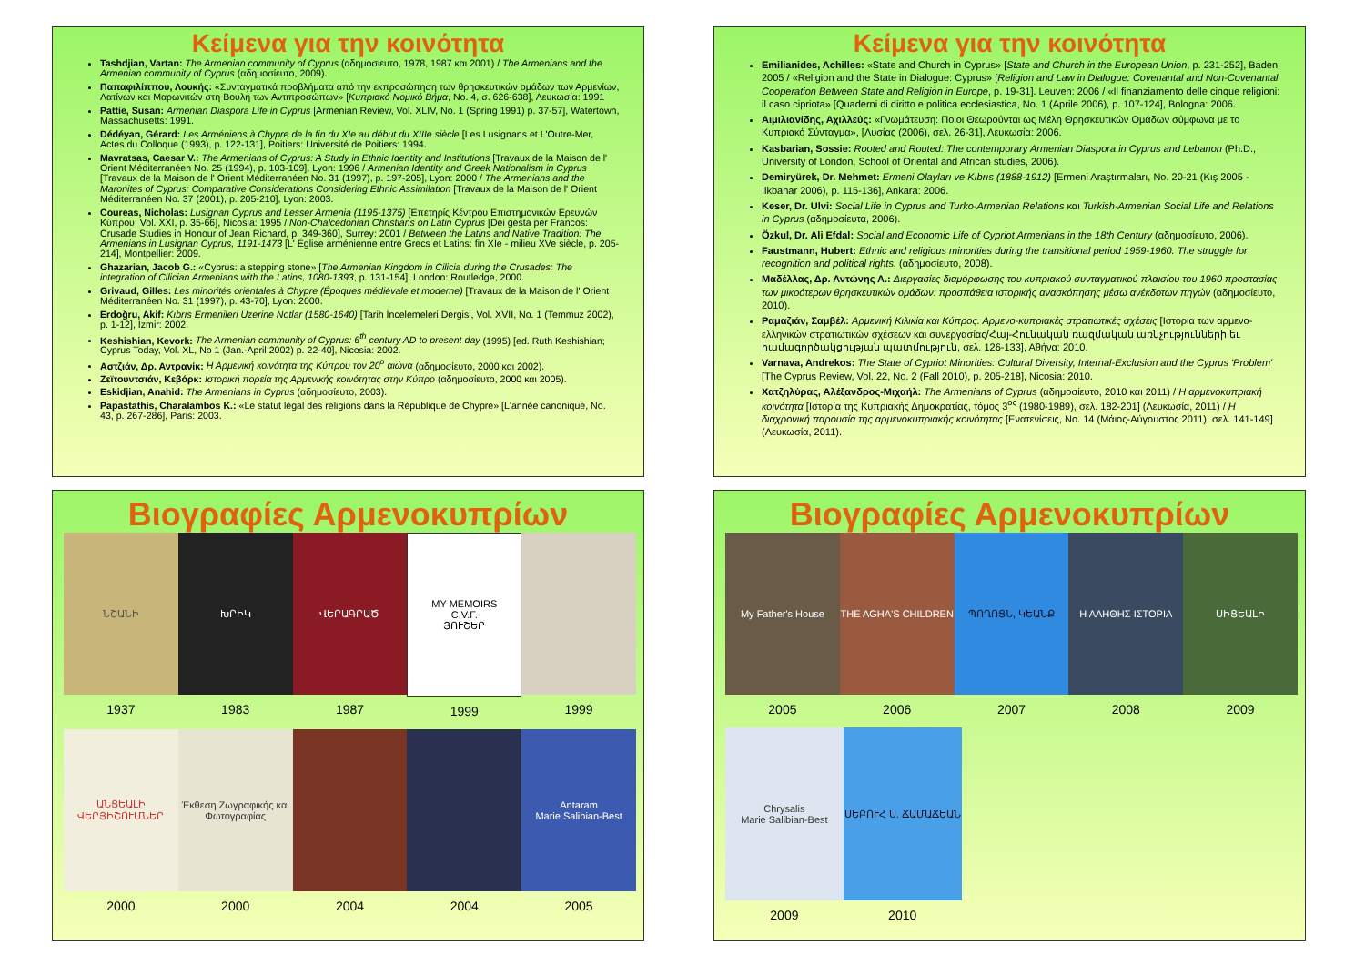Κείμενα για την κοινότητα
Tashdjian, Vartan: The Armenian community of Cyprus (αδημοσίευτο, 1978, 1987 και 2001) / The Armenians and the Armenian community of Cyprus (αδημοσίευτο, 2009).
Παπαφιλίππου, Λουκής: «Συνταγματικά προβλήματα από την εκπροσώπηση των θρησκευτικών ομάδων των Αρμενίων, Λατίνων και Μαρωνιτών στη Βουλή των Αντιπροσώπων» [Κυπριακό Νομικό Βήμα, No. 4, σ. 626-638], Λευκωσία: 1991
Pattie, Susan: Armenian Diaspora Life in Cyprus [Armenian Review, Vol. XLIV, No. 1 (Spring 1991) p. 37-57], Watertown, Massachusetts: 1991.
Dédéyan, Gérard: Les Arméniens à Chypre de la fin du XIe au début du XIIIe siècle [Les Lusignans et L'Outre-Mer, Actes du Colloque (1993), p. 122-131], Poitiers: Université de Poitiers: 1994.
Mavratsas, Caesar V.: The Armenians of Cyprus: A Study in Ethnic Identity and Institutions [Travaux de la Maison de l' Orient Méditerranéen No. 25 (1994), p. 103-109], Lyon: 1996 / Armenian Identity and Greek Nationalism in Cyprus [Travaux de la Maison de l' Orient Méditerranéen No. 31 (1997), p. 197-205], Lyon: 2000 / The Armenians and the Maronites of Cyprus: Comparative Considerations Considering Ethnic Assimilation [Travaux de la Maison de l' Orient Méditerranéen No. 37 (2001), p. 205-210], Lyon: 2003.
Coureas, Nicholas: Lusignan Cyprus and Lesser Armenia (1195-1375) [Επετηρίς Κέντρου Επιστημονικών Ερευνών Κύπρου, Vol. XXI, p. 35-66], Nicosia: 1995 / Non-Chalcedonian Christians on Latin Cyprus [Dei gesta per Francos: Crusade Studies in Honour of Jean Richard, p. 349-360], Surrey: 2001 / Between the Latins and Native Tradition: The Armenians in Lusignan Cyprus, 1191-1473 [L' Église arménienne entre Grecs et Latins: fin XIe - milieu XVe siècle, p. 205-214], Montpellier: 2009.
Ghazarian, Jacob G.: «Cyprus: a stepping stone» [The Armenian Kingdom in Cilicia during the Crusades: The integration of Cilician Armenians with the Latins, 1080-1393, p. 131-154]. London: Routledge, 2000.
Grivaud, Gilles: Les minorités orientales à Chypre (Époques médiévale et moderne) [Travaux de la Maison de l' Orient Méditerranéen No. 31 (1997), p. 43-70], Lyon: 2000.
Erdoğru, Akif: Kıbrıs Ermenileri Üzerine Notlar (1580-1640) [Tarih İncelemeleri Dergisi, Vol. XVII, No. 1 (Temmuz 2002), p. 1-12], İzmir: 2002.
Keshishian, Kevork: The Armenian community of Cyprus: 6<sup>th</sup> century AD to present day (1995) [ed. Ruth Keshishian; Cyprus Today, Vol. XL, No 1 (Jan.-April 2002) p. 22-40], Nicosia: 2002.
Αστζιάν, Δρ. Αντρανίκ: Η Αρμενική κοινότητα της Κύπρου τον 20<sup>ο</sup> αιώνα (αδημοσίευτο, 2000 και 2002).
Ζεϊτουντσιάν, Κεβόρκ: Ιστορική πορεία της Αρμενικής κοινότητας στην Κύπρο (αδημοσίευτο, 2000 και 2005).
Eskidjian, Anahid: The Armenians in Cyprus (αδημοσίευτο, 2003).
Papastathis, Charalambos K.: «Le statut légal des religions dans la République de Chypre» [L'année canonique, No. 43, p. 267-286], Paris: 2003.
Κείμενα για την κοινότητα
Emilianides, Achilles: «State and Church in Cyprus» [State and Church in the European Union, p. 231-252], Baden: 2005 / «Religion and the State in Dialogue: Cyprus» [Religion and Law in Dialogue: Covenantal and Non-Covenantal Cooperation Between State and Religion in Europe, p. 19-31]. Leuven: 2006 / «Il finanziamento delle cinque religioni: il caso cipriota» [Quaderni di diritto e politica ecclesiastica, No. 1 (Aprile 2006), p. 107-124], Bologna: 2006.
Αιμιλιανίδης, Αχιλλεύς: «Γνωμάτευση: Ποιοι Θεωρούνται ως Μέλη Θρησκευτικών Ομάδων σύμφωνα με το Κυπριακό Σύνταγμα», [Λυσίας (2006), σελ. 26-31], Λευκωσία: 2006.
Kasbarian, Sossie: Rooted and Routed: The contemporary Armenian Diaspora in Cyprus and Lebanon (Ph.D., University of London, School of Oriental and African studies, 2006).
Demiryürek, Dr. Mehmet: Ermeni Olayları ve Kıbrıs (1888-1912) [Ermeni Araştırmaları, No. 20-21 (Kış 2005 - İlkbahar 2006), p. 115-136], Ankara: 2006.
Keser, Dr. Ulvi: Social Life in Cyprus and Turko-Armenian Relations και Turkish-Armenian Social Life and Relations in Cyprus (αδημοσίευτα, 2006).
Özkul, Dr. Ali Efdal: Social and Economic Life of Cypriot Armenians in the 18th Century (αδημοσίευτο, 2006).
Faustmann, Hubert: Ethnic and religious minorities during the transitional period 1959-1960. The struggle for recognition and political rights. (αδημοσίευτο, 2008).
Μαδέλλας, Δρ. Αντώνης Α.: Διεργασίες διαμόρφωσης του κυπριακού συνταγματικού πλαισίου του 1960 προστασίας των μικρότερων θρησκευτικών ομάδων: προσπάθεια ιστορικής ανασκόπησης μέσω ανέκδοτων πηγών (αδημοσίευτο, 2010).
Ραμαζιάν, Σαμβέλ: Αρμενική Κιλικία και Κύπρος. Αρμενο-κυπριακές στρατιωτικές σχέσεις [Ιστορία των αρμενο-ελληνικών στρατιωτικών σχέσεων και συνεργασίας/Հայ-Հունական ռազմական առնչությունների եւ համագործակցության պատմություն, σελ. 126-133], Αθήνα: 2010.
Varnava, Andrekos: The State of Cypriot Minorities: Cultural Diversity, Internal-Exclusion and the Cyprus 'Problem' [The Cyprus Review, Vol. 22, No. 2 (Fall 2010), p. 205-218], Nicosia: 2010.
Χατζηλύρας, Αλέξανδρος-Μιχαήλ: The Armenians of Cyprus (αδημοσίευτο, 2010 και 2011) / Η αρμενοκυπριακή κοινότητα [Ιστορία της Κυπριακής Δημοκρατίας, τόμος 3<sup>ος</sup> (1980-1989), σελ. 182-201] (Λευκωσία, 2011) / Η διαχρονική παρουσία της αρμενοκυπριακής κοινότητας [Ενατενίσεις, No. 14 (Μάιος-Αύγουστος 2011), σελ. 141-149] (Λευκωσία, 2011).
Βιογραφίες Αρμενοκυπρίων
ՆՇԱՆԻ
1937
ԽՐԻԿ
1983
ՎԵՐԱԳՐԱԾ
1987
MY MEMOIRS
C.V.F.
ՅՈՒՇԵՐ
1999
1999
ԱՆՑԵԱԼԻ ՎԵՐՅԻՇՈՒՄՆԵՐ
2000
Έκθεση Ζωγραφικής και Φωτογραφίας
2000
2004 2004
Antaram
Marie Salibian-Best
2005
Βιογραφίες Αρμενοκυπρίων
My Father's House
2005
THE AGHA'S CHILDREN
2006
ՊՈՂՈՑՆ, ԿԵԱՆՔ
2007
Η ΑΛΗΘΗΣ ΙΣΤΟΡΙΑ
2008
ՍԻՑԵԱԼԻ
2009
Chrysalis
Marie Salibian-Best
2009
ՍԵԲՈՒՀ Ս. ՃԱՄԱՃԵԱՆ
2010